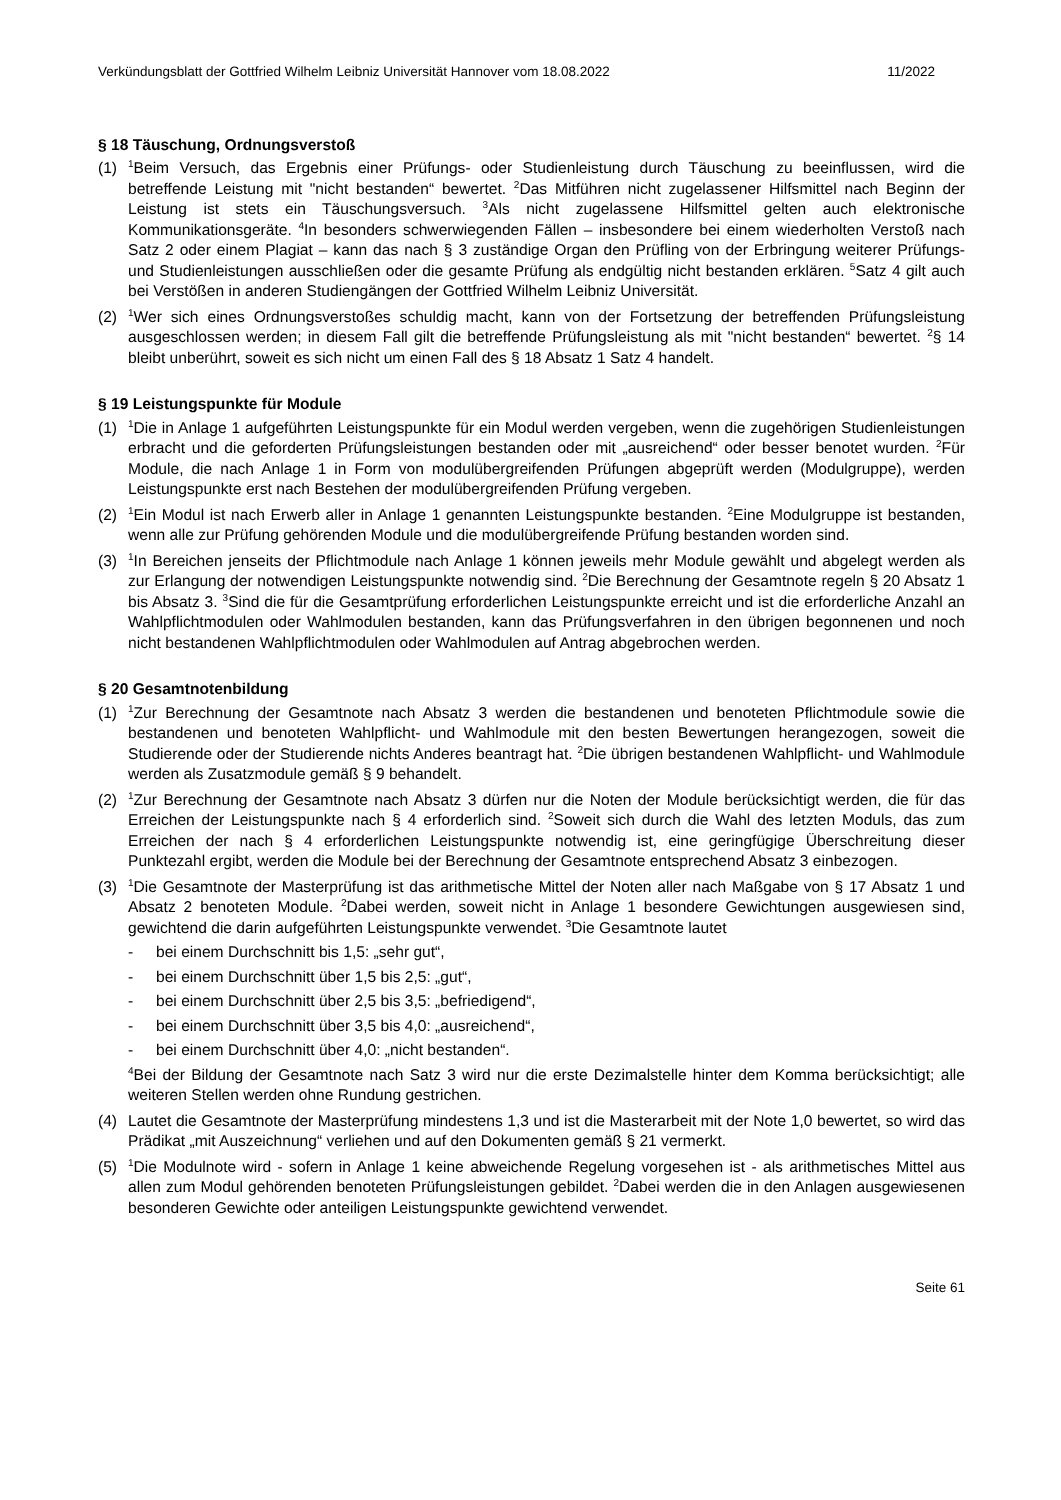Verkündungsblatt der Gottfried Wilhelm Leibniz Universität Hannover vom 18.08.2022 11/2022
§ 18 Täuschung, Ordnungsverstoß
(1) <sup>1</sup>Beim Versuch, das Ergebnis einer Prüfungs- oder Studienleistung durch Täuschung zu beeinflussen, wird die betreffende Leistung mit "nicht bestanden“ bewertet. <sup>2</sup>Das Mitführen nicht zugelassener Hilfsmittel nach Beginn der Leistung ist stets ein Täuschungsversuch. <sup>3</sup>Als nicht zugelassene Hilfsmittel gelten auch elektronische Kommunikationsgeräte. <sup>4</sup>In besonders schwerwiegenden Fällen – insbesondere bei einem wiederholten Verstoß nach Satz 2 oder einem Plagiat – kann das nach § 3 zuständige Organ den Prüfling von der Erbringung weiterer Prüfungs- und Studienleistungen ausschließen oder die gesamte Prüfung als endgültig nicht bestanden erklären. <sup>5</sup>Satz 4 gilt auch bei Verstößen in anderen Studiengängen der Gottfried Wilhelm Leibniz Universität.
(2) <sup>1</sup>Wer sich eines Ordnungsverstoßes schuldig macht, kann von der Fortsetzung der betreffenden Prüfungsleistung ausgeschlossen werden; in diesem Fall gilt die betreffende Prüfungsleistung als mit "nicht bestanden“ bewertet. <sup>2</sup>§ 14 bleibt unberührt, soweit es sich nicht um einen Fall des § 18 Absatz 1 Satz 4 handelt.
§ 19 Leistungspunkte für Module
(1) <sup>1</sup>Die in Anlage 1 aufgeführten Leistungspunkte für ein Modul werden vergeben, wenn die zugehörigen Studienleistungen erbracht und die geforderten Prüfungsleistungen bestanden oder mit „ausreichend“ oder besser benotet wurden. <sup>2</sup>Für Module, die nach Anlage 1 in Form von modulübergreifenden Prüfungen abgeprüft werden (Modulgruppe), werden Leistungspunkte erst nach Bestehen der modulübergreifenden Prüfung vergeben.
(2) <sup>1</sup>Ein Modul ist nach Erwerb aller in Anlage 1 genannten Leistungspunkte bestanden. <sup>2</sup>Eine Modulgruppe ist bestanden, wenn alle zur Prüfung gehörenden Module und die modulübergreifende Prüfung bestanden worden sind.
(3) <sup>1</sup>In Bereichen jenseits der Pflichtmodule nach Anlage 1 können jeweils mehr Module gewählt und abgelegt werden als zur Erlangung der notwendigen Leistungspunkte notwendig sind. <sup>2</sup>Die Berechnung der Gesamtnote regeln § 20 Absatz 1 bis Absatz 3. <sup>3</sup>Sind die für die Gesamtprüfung erforderlichen Leistungspunkte erreicht und ist die erforderliche Anzahl an Wahlpflichtmodulen oder Wahlmodulen bestanden, kann das Prüfungsverfahren in den übrigen begonnenen und noch nicht bestandenen Wahlpflichtmodulen oder Wahlmodulen auf Antrag abgebrochen werden.
§ 20 Gesamtnotenbildung
(1) <sup>1</sup>Zur Berechnung der Gesamtnote nach Absatz 3 werden die bestandenen und benoteten Pflichtmodule sowie die bestandenen und benoteten Wahlpflicht- und Wahlmodule mit den besten Bewertungen herangezogen, soweit die Studierende oder der Studierende nichts Anderes beantragt hat. <sup>2</sup>Die übrigen bestandenen Wahlpflicht- und Wahlmodule werden als Zusatzmodule gemäß § 9 behandelt.
(2) <sup>1</sup>Zur Berechnung der Gesamtnote nach Absatz 3 dürfen nur die Noten der Module berücksichtigt werden, die für das Erreichen der Leistungspunkte nach § 4 erforderlich sind. <sup>2</sup>Soweit sich durch die Wahl des letzten Moduls, das zum Erreichen der nach § 4 erforderlichen Leistungspunkte notwendig ist, eine geringfügige Überschreitung dieser Punktezahl ergibt, werden die Module bei der Berechnung der Gesamtnote entsprechend Absatz 3 einbezogen.
(3) <sup>1</sup>Die Gesamtnote der Masterprüfung ist das arithmetische Mittel der Noten aller nach Maßgabe von § 17 Absatz 1 und Absatz 2 benoteten Module. <sup>2</sup>Dabei werden, soweit nicht in Anlage 1 besondere Gewichtungen ausgewiesen sind, gewichtend die darin aufgeführten Leistungspunkte verwendet. <sup>3</sup>Die Gesamtnote lautet
- bei einem Durchschnitt bis 1,5: „sehr gut“,
- bei einem Durchschnitt über 1,5 bis 2,5: „gut“,
- bei einem Durchschnitt über 2,5 bis 3,5: „befriedigend“,
- bei einem Durchschnitt über 3,5 bis 4,0: „ausreichend“,
- bei einem Durchschnitt über 4,0: „nicht bestanden“.
<sup>4</sup> Bei der Bildung der Gesamtnote nach Satz 3 wird nur die erste Dezimalstelle hinter dem Komma berücksichtigt; alle weiteren Stellen werden ohne Rundung gestrichen.
(4) Lautet die Gesamtnote der Masterprüfung mindestens 1,3 und ist die Masterarbeit mit der Note 1,0 bewertet, so wird das Prädikat „mit Auszeichnung“ verliehen und auf den Dokumenten gemäß § 21 vermerkt.
(5) <sup>1</sup>Die Modulnote wird - sofern in Anlage 1 keine abweichende Regelung vorgesehen ist - als arithmetisches Mittel aus allen zum Modul gehörenden benoteten Prüfungsleistungen gebildet. <sup>2</sup>Dabei werden die in den Anlagen ausgewiesenen besonderen Gewichte oder anteiligen Leistungspunkte gewichtend verwendet.
Seite 61